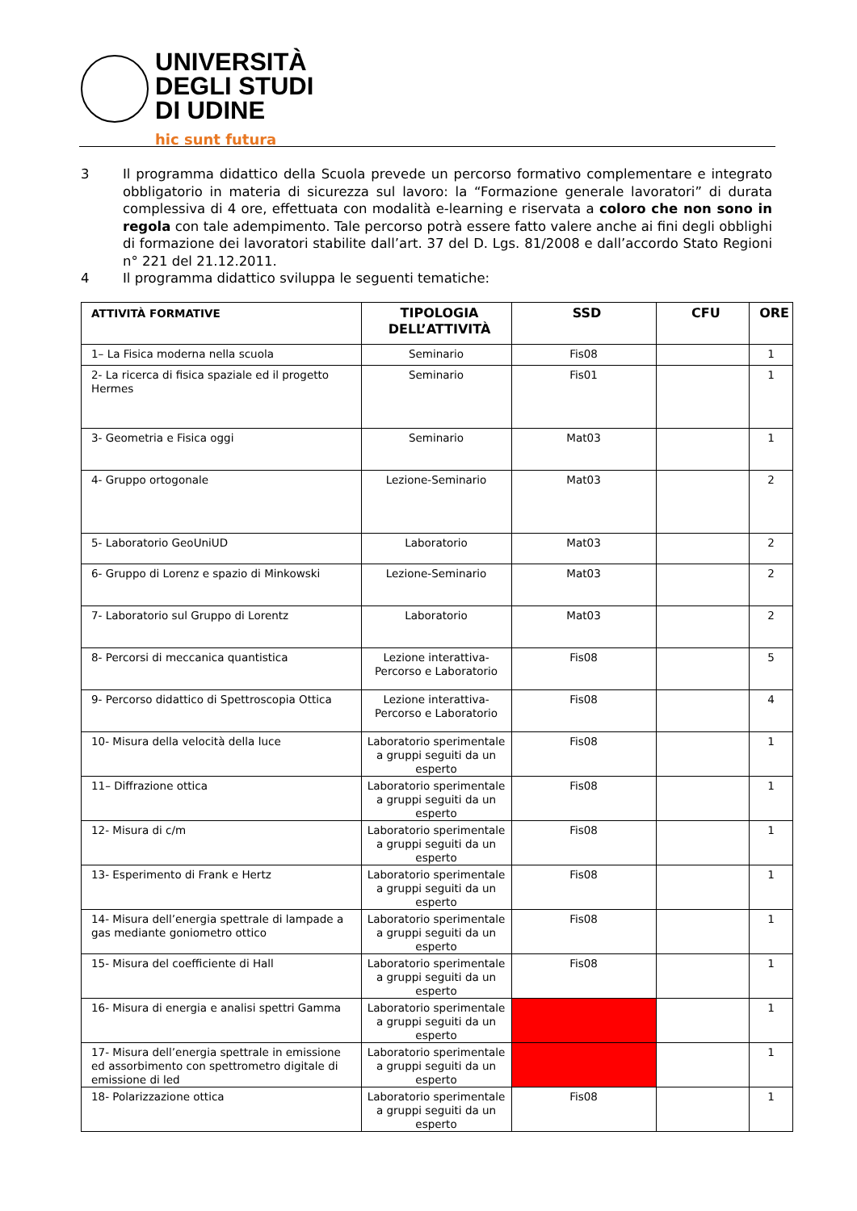UNIVERSITÀ
DEGLI STUDI
DI UDINE
hic sunt futura
3 Il programma didattico della Scuola prevede un percorso formativo complementare e integrato obbligatorio in materia di sicurezza sul lavoro: la “Formazione generale lavoratori” di durata complessiva di 4 ore, effettuata con modalità e-learning e riservata a coloro che non sono in regola con tale adempimento. Tale percorso potrà essere fatto valere anche ai fini degli obblighi di formazione dei lavoratori stabilite dall’art. 37 del D. Lgs. 81/2008 e dall’accordo Stato Regioni n° 221 del 21.12.2011.
4 Il programma didattico sviluppa le seguenti tematiche:
| ATTIVITÀ FORMATIVE | TIPOLOGIA DELL’ATTIVITÀ | SSD | CFU | ORE |
| --- | --- | --- | --- | --- |
| 1– La Fisica moderna nella scuola | Seminario | Fis08 | | 1 |
| 2- La ricerca di fisica spaziale ed il progetto Hermes | Seminario | Fis01 | | 1 |
| 3- Geometria e Fisica oggi | Seminario | Mat03 | | 1 |
| 4- Gruppo ortogonale | Lezione-Seminario | Mat03 | | 2 |
| 5- Laboratorio GeoUniUD | Laboratorio | Mat03 | | 2 |
| 6- Gruppo di Lorenz e spazio di Minkowski | Lezione-Seminario | Mat03 | | 2 |
| 7- Laboratorio sul Gruppo di Lorentz | Laboratorio | Mat03 | | 2 |
| 8- Percorsi di meccanica quantistica | Lezione interattiva-Percorso e Laboratorio | Fis08 | | 5 |
| 9- Percorso didattico di Spettroscopia Ottica | Lezione interattiva-Percorso e Laboratorio | Fis08 | | 4 |
| 10- Misura della velocità della luce | Laboratorio sperimentale a gruppi seguiti da un esperto | Fis08 | | 1 |
| 11– Diffrazione ottica | Laboratorio sperimentale a gruppi seguiti da un esperto | Fis08 | | 1 |
| 12- Misura di c/m | Laboratorio sperimentale a gruppi seguiti da un esperto | Fis08 | | 1 |
| 13- Esperimento di Frank e Hertz | Laboratorio sperimentale a gruppi seguiti da un esperto | Fis08 | | 1 |
| 14- Misura dell’energia spettrale di lampade a gas mediante goniometro ottico | Laboratorio sperimentale a gruppi seguiti da un esperto | Fis08 | | 1 |
| 15- Misura del coefficiente di Hall | Laboratorio sperimentale a gruppi seguiti da un esperto | Fis08 | | 1 |
| 16- Misura di energia e analisi spettri Gamma | Laboratorio sperimentale a gruppi seguiti da un esperto | | | 1 |
| 17- Misura dell’energia spettrale in emissione ed assorbimento con spettrometro digitale di emissione di led | Laboratorio sperimentale a gruppi seguiti da un esperto | | | 1 |
| 18- Polarizzazione ottica | Laboratorio sperimentale a gruppi seguiti da un esperto | Fis08 | | 1 |